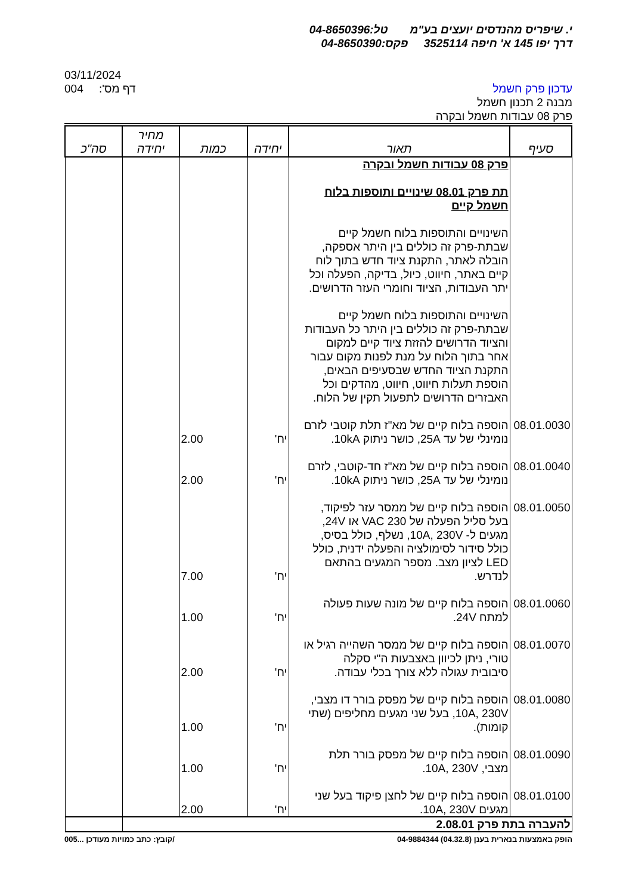י. שיפריס מהנדסים יועצים בע"מ טל:04-8650396
דרך יפו 145 א' חיפה 3525114 פקס:04-8650390
03/11/2024
004 :'דף מס
עדכון פרק חשמל
מבנה 2 תכנון חשמל
פרק 08 עבודות חשמל ובקרה
| סעיף | תאור | יחידה | כמות | מחיר יחידה | סה"כ |
| --- | --- | --- | --- | --- | --- |
| | פרק 08 עבודות חשמל ובקרה תת פרק 08.01 שינויים ותוספות בלוח חשמל קיים השינויים והתוספות בלוח חשמל קיים שבתת-פרק זה כוללים בין היתר אספקה, הובלה לאתר, התקנת ציוד חדש בתוך לוח קיים באתר, חיווט, כיול, בדיקה, הפעלה וכל יתר העבודות, הציוד וחומרי העזר הדרושים. השינויים והתוספות בלוח חשמל קיים שבתת-פרק זה כוללים בין היתר כל העבודות והציוד הדרושים להזזת ציוד קיים למקום אחר בתוך הלוח על מנת לפנות מקום עבור התקנת הציוד החדש שבסעיפים הבאים, הוספת תעלות חיווט, חיווט, מהדקים וכל האבזרים הדרושים לתפעול תקין של הלוח. | | | | |
| 08.01.0030 | הוספה בלוח קיים של מא"ז תלת קוטבי לזרם נומינלי של עד 25A, כושר ניתוק 10kA. | יח' | 2.00 | | |
| 08.01.0040 | הוספה בלוח קיים של מא"ז חד-קוטבי, לזרם נומינלי של עד 25A, כושר ניתוק 10kA. | יח' | 2.00 | | |
| 08.01.0050 | הוספה בלוח קיים של ממסר עזר לפיקוד, בעל סליל הפעלה של 230 VAC או 24V, מגעים ל- 10A, 230V, נשלף, כולל בסיס, כולל סידור לסימולציה והפעלה ידנית, כולל LED לציון מצב. מספר המגעים בהתאם לנדרש. | יח' | 7.00 | | |
| 08.01.0060 | הוספה בלוח קיים של מונה שעות פעולה למתח 24V. | יח' | 1.00 | | |
| 08.01.0070 | הוספה בלוח קיים של ממסר השהייה רגיל או טורי, ניתן לכיוון באצבעות ה"י סקלה סיבובית עגולה ללא צורך בכלי עבודה. | יח' | 2.00 | | |
| 08.01.0080 | הוספה בלוח קיים של מפסק בורר דו מצבי, 10A, 230V, בעל שני מגעים מחליפים (שתי קומות). | יח' | 1.00 | | |
| 08.01.0090 | הוספה בלוח קיים של מפסק בורר תלת מצבי, 10A, 230V. | יח' | 1.00 | | |
| 08.01.0100 | הוספה בלוח קיים של לחצן פיקוד בעל שני מגעים 10A, 230V. | יח' | 2.00 | | |
| להעברה בתת פרק 2.08.01 | | | | | |
קובץ: כתב כמויות מעודכן ...005/ הופק באמצעות בנארית בענן (04.32.8) 04-9884344